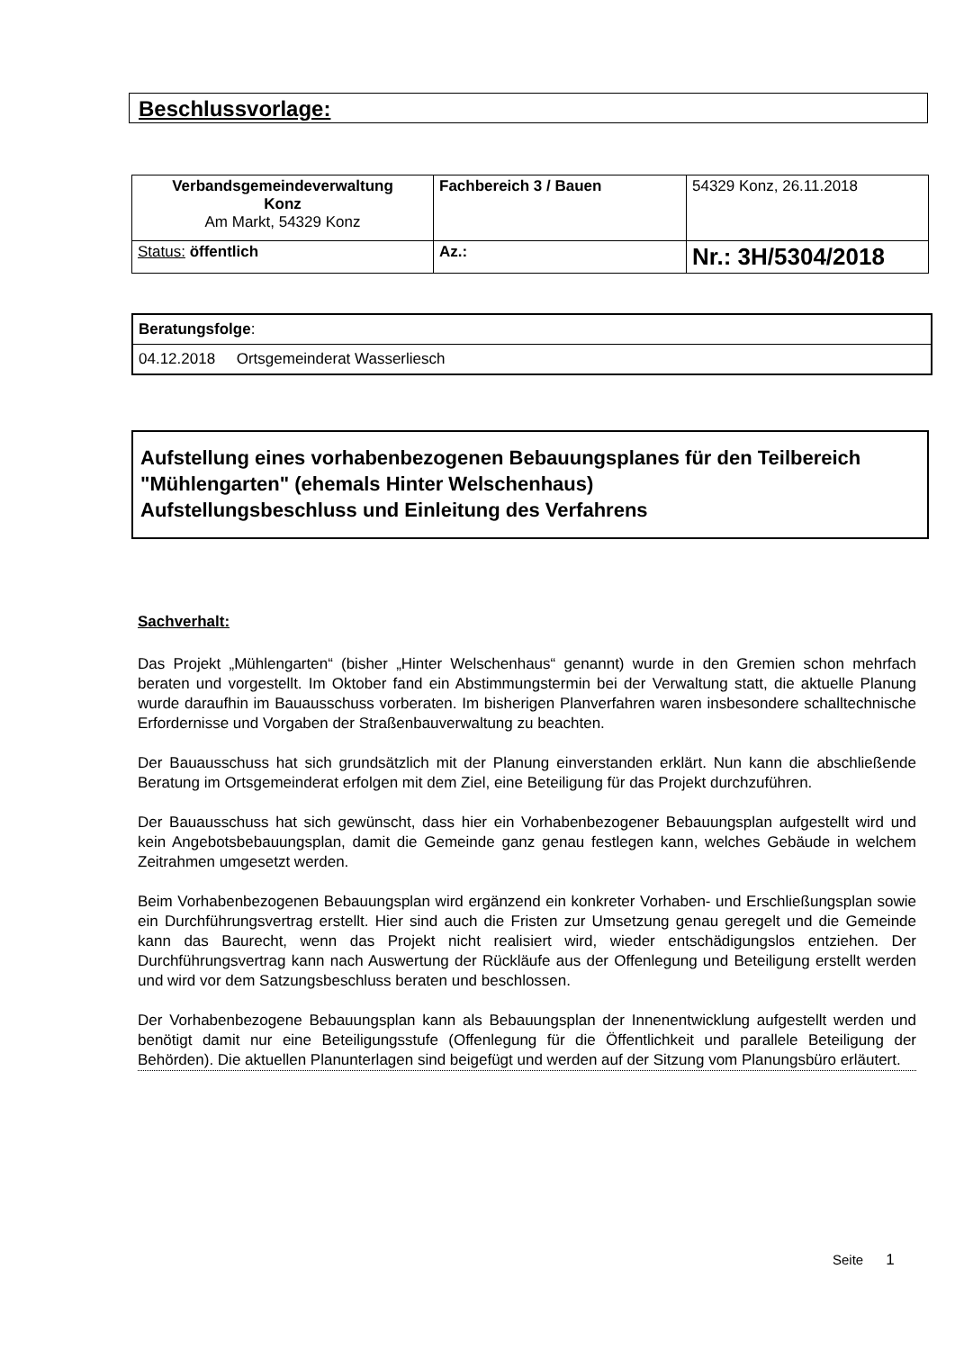Beschlussvorlage:
| Verbandsgemeindeverwaltung Konz Am Markt, 54329 Konz | Fachbereich 3 / Bauen | 54329 Konz, 26.11.2018 |
| Status: öffentlich | Az.: | Nr.: 3H/5304/2018 |
| Beratungsfolge : |
| 04.12.2018 Ortsgemeinderat Wasserliesch |
Aufstellung eines vorhabenbezogenen Bebauungsplanes für den Teilbereich "Mühlengarten" (ehemals Hinter Welschenhaus)
Aufstellungsbeschluss und Einleitung des Verfahrens
Sachverhalt:
Das Projekt „Mühlengarten“ (bisher „Hinter Welschenhaus“ genannt) wurde in den Gremien schon mehrfach beraten und vorgestellt. Im Oktober fand ein Abstimmungstermin bei der Verwaltung statt, die aktuelle Planung wurde daraufhin im Bauausschuss vorberaten. Im bisherigen Planverfahren waren insbesondere schalltechnische Erfordernisse und Vorgaben der Straßenbauverwaltung zu beachten.
Der Bauausschuss hat sich grundsätzlich mit der Planung einverstanden erklärt. Nun kann die abschließende Beratung im Ortsgemeinderat erfolgen mit dem Ziel, eine Beteiligung für das Projekt durchzuführen.
Der Bauausschuss hat sich gewünscht, dass hier ein Vorhabenbezogener Bebauungsplan aufgestellt wird und kein Angebotsbebauungsplan, damit die Gemeinde ganz genau festlegen kann, welches Gebäude in welchem Zeitrahmen umgesetzt werden.
Beim Vorhabenbezogenen Bebauungsplan wird ergänzend ein konkreter Vorhaben- und Erschließungsplan sowie ein Durchführungsvertrag erstellt. Hier sind auch die Fristen zur Umsetzung genau geregelt und die Gemeinde kann das Baurecht, wenn das Projekt nicht realisiert wird, wieder entschädigungslos entziehen. Der Durchführungsvertrag kann nach Auswertung der Rückläufe aus der Offenlegung und Beteiligung erstellt werden und wird vor dem Satzungsbeschluss beraten und beschlossen.
Der Vorhabenbezogene Bebauungsplan kann als Bebauungsplan der Innenentwicklung aufgestellt werden und benötigt damit nur eine Beteiligungsstufe (Offenlegung für die Öffentlichkeit und parallele Beteiligung der Behörden). Die aktuellen Planunterlagen sind beigefügt und werden auf der Sitzung vom Planungsbüro erläutert.
Seite 1